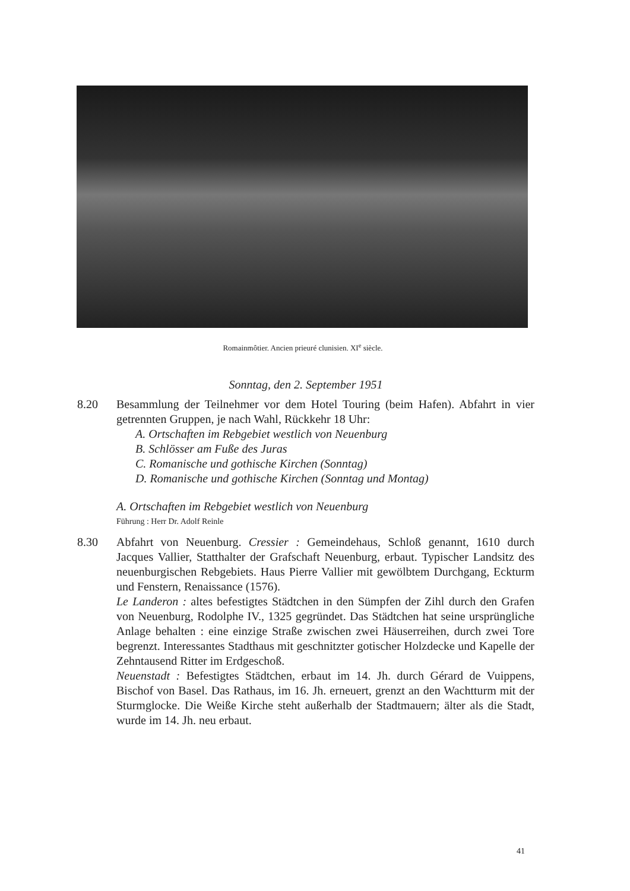Romainmôtier. Ancien prieuré clunisien. XI<sup>e</sup> siècle.
Sonntag, den 2. September 1951
8.20 Besammlung der Teilnehmer vor dem Hotel Touring (beim Hafen). Abfahrt in vier getrennten Gruppen, je nach Wahl, Rückkehr 18 Uhr:
A. Ortschaften im Rebgebiet westlich von Neuenburg
B. Schlösser am Fuße des Juras
C. Romanische und gothische Kirchen (Sonntag)
D. Romanische und gothische Kirchen (Sonntag und Montag)
A. Ortschaften im Rebgebiet westlich von Neuenburg
Führung : Herr Dr. Adolf Reinle
8.30 Abfahrt von Neuenburg. Cressier : Gemeindehaus, Schloß genannt, 1610 durch Jacques Vallier, Statthalter der Grafschaft Neuenburg, erbaut. Typischer Landsitz des neuenburgischen Rebgebiets. Haus Pierre Vallier mit gewölbtem Durchgang, Eckturm und Fenstern, Renaissance (1576).
Le Landeron : altes befestigtes Städtchen in den Sümpfen der Zihl durch den Grafen von Neuenburg, Rodolphe IV., 1325 gegründet. Das Städtchen hat seine ursprüngliche Anlage behalten : eine einzige Straße zwischen zwei Häuserreihen, durch zwei Tore begrenzt. Interessantes Stadthaus mit geschnitzter gotischer Holzdecke und Kapelle der Zehntausend Ritter im Erdgeschoß.
Neuenstadt : Befestigtes Städtchen, erbaut im 14. Jh. durch Gérard de Vuippens, Bischof von Basel. Das Rathaus, im 16. Jh. erneuert, grenzt an den Wachtturm mit der Sturmglocke. Die Weiße Kirche steht außerhalb der Stadtmauern; älter als die Stadt, wurde im 14. Jh. neu erbaut.
41